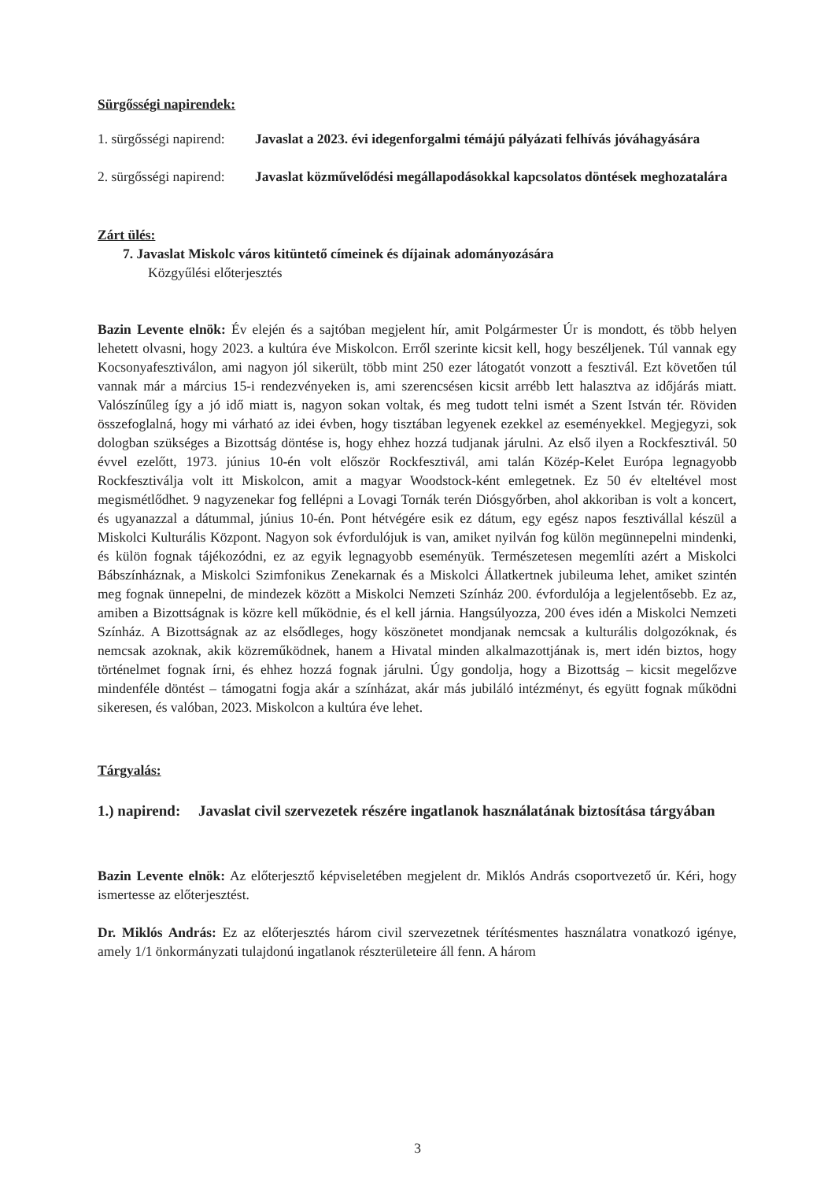Sürgősségi napirendek:
1. sürgősségi napirend: Javaslat a 2023. évi idegenforgalmi témájú pályázati felhívás jóváhagyására
2. sürgősségi napirend: Javaslat közművelődési megállapodásokkal kapcsolatos döntések meghozatalára
Zárt ülés:
7. Javaslat Miskolc város kitüntető címeinek és díjainak adományozására
Közgyűlési előterjesztés
Bazin Levente elnök: Év elején és a sajtóban megjelent hír, amit Polgármester Úr is mondott, és több helyen lehetett olvasni, hogy 2023. a kultúra éve Miskolcon. Erről szerinte kicsit kell, hogy beszéljenek. Túl vannak egy Kocsonyafesztiválon, ami nagyon jól sikerült, több mint 250 ezer látogatót vonzott a fesztivál. Ezt követően túl vannak már a március 15-i rendezvényeken is, ami szerencsésen kicsit arrébb lett halasztva az időjárás miatt. Valószínűleg így a jó idő miatt is, nagyon sokan voltak, és meg tudott telni ismét a Szent István tér. Röviden összefoglalná, hogy mi várható az idei évben, hogy tisztában legyenek ezekkel az eseményekkel. Megjegyzi, sok dologban szükséges a Bizottság döntése is, hogy ehhez hozzá tudjanak járulni. Az első ilyen a Rockfesztivál. 50 évvel ezelőtt, 1973. június 10-én volt először Rockfesztivál, ami talán Közép-Kelet Európa legnagyobb Rockfesztiválja volt itt Miskolcon, amit a magyar Woodstock-ként emlegetnek. Ez 50 év elteltével most megismétlődhet. 9 nagyzenekar fog fellépni a Lovagi Tornák terén Diósgyőrben, ahol akkoriban is volt a koncert, és ugyanazzal a dátummal, június 10-én. Pont hétvégére esik ez dátum, egy egész napos fesztivállal készül a Miskolci Kulturális Központ. Nagyon sok évfordulójuk is van, amiket nyilván fog külön megünnepelni mindenki, és külön fognak tájékozódni, ez az egyik legnagyobb eseményük. Természetesen megemlíti azért a Miskolci Bábszínháznak, a Miskolci Szimfonikus Zenekarnak és a Miskolci Állatkertnek jubileuma lehet, amiket szintén meg fognak ünnepelni, de mindezek között a Miskolci Nemzeti Színház 200. évfordulója a legjelentősebb. Ez az, amiben a Bizottságnak is közre kell működnie, és el kell járnia. Hangsúlyozza, 200 éves idén a Miskolci Nemzeti Színház. A Bizottságnak az az elsődleges, hogy köszönetet mondjanak nemcsak a kulturális dolgozóknak, és nemcsak azoknak, akik közreműködnek, hanem a Hivatal minden alkalmazottjának is, mert idén biztos, hogy történelmet fognak írni, és ehhez hozzá fognak járulni. Úgy gondolja, hogy a Bizottság – kicsit megelőzve mindenféle döntést – támogatni fogja akár a színházat, akár más jubiláló intézményt, és együtt fognak működni sikeresen, és valóban, 2023. Miskolcon a kultúra éve lehet.
Tárgyalás:
1.) napirend: Javaslat civil szervezetek részére ingatlanok használatának biztosítása tárgyában
Bazin Levente elnök: Az előterjesztő képviseletében megjelent dr. Miklós András csoportvezető úr. Kéri, hogy ismertesse az előterjesztést.
Dr. Miklós András: Ez az előterjesztés három civil szervezetnek térítésmentes használatra vonatkozó igénye, amely 1/1 önkormányzati tulajdonú ingatlanok részterületeire áll fenn. A három
3